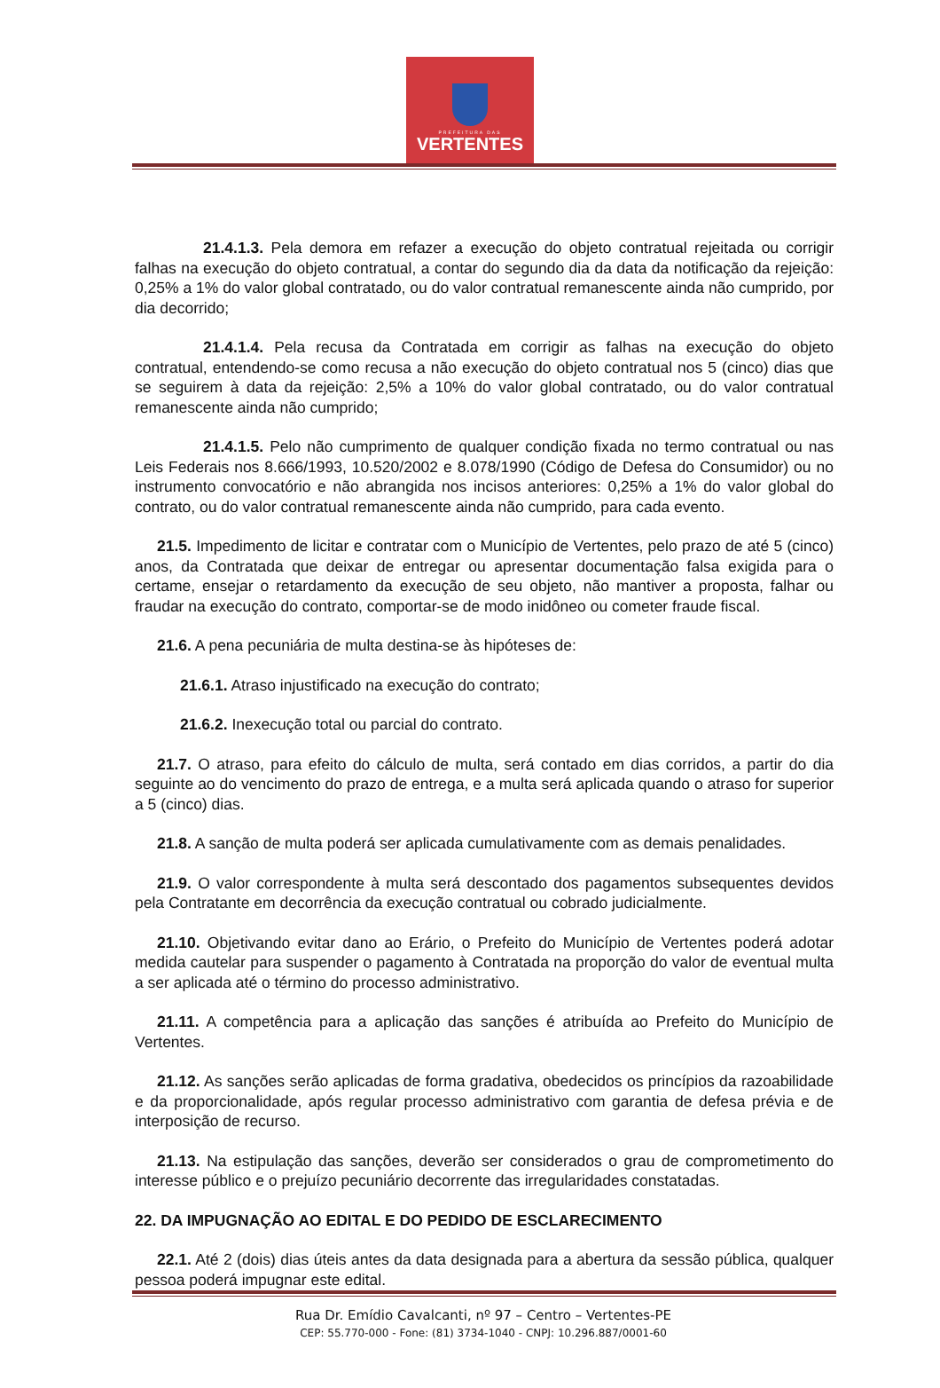PREFEITURA DAS
VERTENTES
21.4.1.3. Pela demora em refazer a execução do objeto contratual rejeitada ou corrigir falhas na execução do objeto contratual, a contar do segundo dia da data da notificação da rejeição: 0,25% a 1% do valor global contratado, ou do valor contratual remanescente ainda não cumprido, por dia decorrido;
21.4.1.4. Pela recusa da Contratada em corrigir as falhas na execução do objeto contratual, entendendo-se como recusa a não execução do objeto contratual nos 5 (cinco) dias que se seguirem à data da rejeição: 2,5% a 10% do valor global contratado, ou do valor contratual remanescente ainda não cumprido;
21.4.1.5. Pelo não cumprimento de qualquer condição fixada no termo contratual ou nas Leis Federais nos 8.666/1993, 10.520/2002 e 8.078/1990 (Código de Defesa do Consumidor) ou no instrumento convocatório e não abrangida nos incisos anteriores: 0,25% a 1% do valor global do contrato, ou do valor contratual remanescente ainda não cumprido, para cada evento.
21.5. Impedimento de licitar e contratar com o Município de Vertentes, pelo prazo de até 5 (cinco) anos, da Contratada que deixar de entregar ou apresentar documentação falsa exigida para o certame, ensejar o retardamento da execução de seu objeto, não mantiver a proposta, falhar ou fraudar na execução do contrato, comportar-se de modo inidôneo ou cometer fraude fiscal.
21.6. A pena pecuniária de multa destina-se às hipóteses de:
21.6.1. Atraso injustificado na execução do contrato;
21.6.2. Inexecução total ou parcial do contrato.
21.7. O atraso, para efeito do cálculo de multa, será contado em dias corridos, a partir do dia seguinte ao do vencimento do prazo de entrega, e a multa será aplicada quando o atraso for superior a 5 (cinco) dias.
21.8. A sanção de multa poderá ser aplicada cumulativamente com as demais penalidades.
21.9. O valor correspondente à multa será descontado dos pagamentos subsequentes devidos pela Contratante em decorrência da execução contratual ou cobrado judicialmente.
21.10. Objetivando evitar dano ao Erário, o Prefeito do Município de Vertentes poderá adotar medida cautelar para suspender o pagamento à Contratada na proporção do valor de eventual multa a ser aplicada até o término do processo administrativo.
21.11. A competência para a aplicação das sanções é atribuída ao Prefeito do Município de Vertentes.
21.12. As sanções serão aplicadas de forma gradativa, obedecidos os princípios da razoabilidade e da proporcionalidade, após regular processo administrativo com garantia de defesa prévia e de interposição de recurso.
21.13. Na estipulação das sanções, deverão ser considerados o grau de comprometimento do interesse público e o prejuízo pecuniário decorrente das irregularidades constatadas.
22. DA IMPUGNAÇÃO AO EDITAL E DO PEDIDO DE ESCLARECIMENTO
22.1. Até 2 (dois) dias úteis antes da data designada para a abertura da sessão pública, qualquer pessoa poderá impugnar este edital.
Rua Dr. Emídio Cavalcanti, nº 97 – Centro – Vertentes-PE
CEP: 55.770-000 - Fone: (81) 3734-1040 - CNPJ: 10.296.887/0001-60